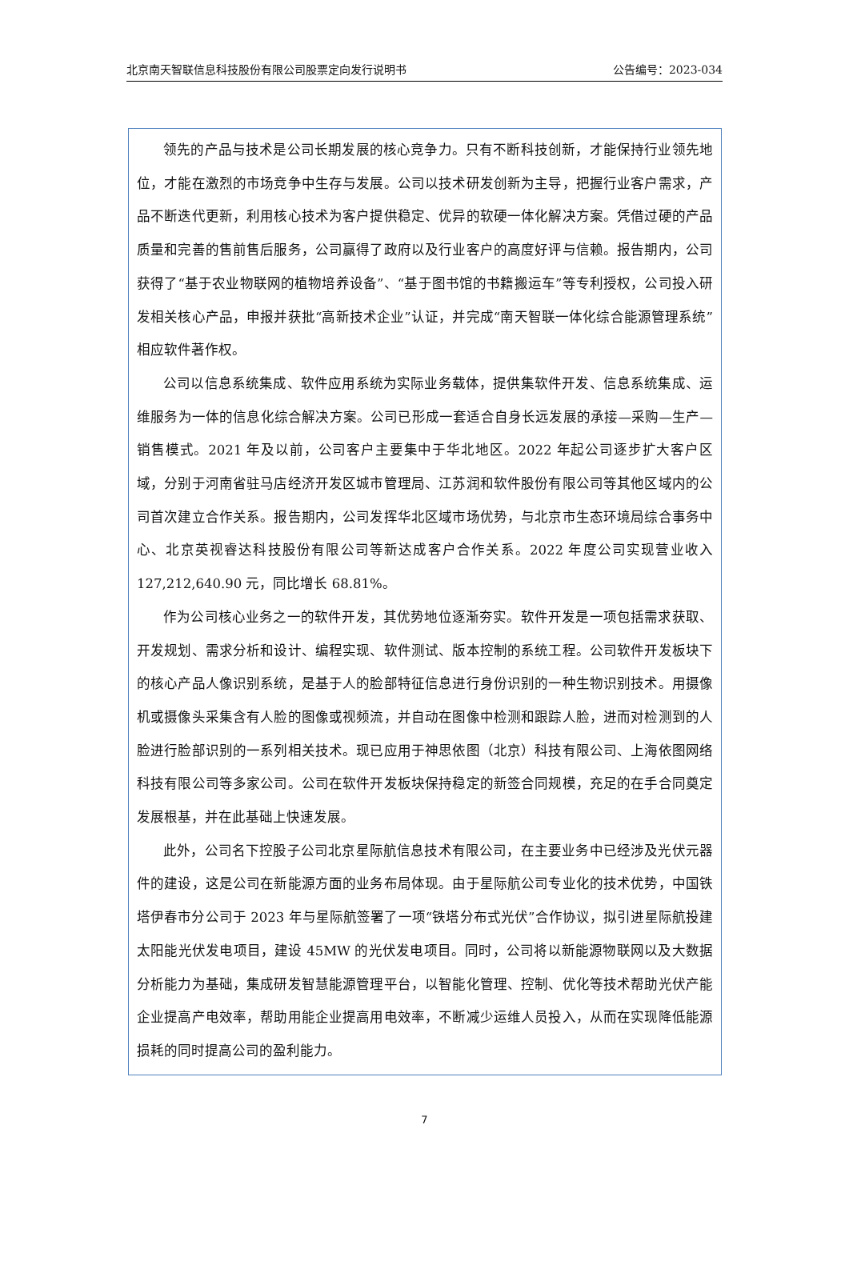北京南天智联信息科技股份有限公司股票定向发行说明书 公告编号：2023-034
领先的产品与技术是公司长期发展的核心竞争力。只有不断科技创新，才能保持行业领先地位，才能在激烈的市场竞争中生存与发展。公司以技术研发创新为主导，把握行业客户需求，产品不断迭代更新，利用核心技术为客户提供稳定、优异的软硬一体化解决方案。凭借过硬的产品质量和完善的售前售后服务，公司赢得了政府以及行业客户的高度好评与信赖。报告期内，公司获得了“基于农业物联网的植物培养设备”、“基于图书馆的书籍搬运车”等专利授权，公司投入研发相关核心产品，申报并获批“高新技术企业”认证，并完成“南天智联一体化综合能源管理系统”相应软件著作权。
公司以信息系统集成、软件应用系统为实际业务载体，提供集软件开发、信息系统集成、运维服务为一体的信息化综合解决方案。公司已形成一套适合自身长远发展的承接—采购—生产—销售模式。2021 年及以前，公司客户主要集中于华北地区。2022 年起公司逐步扩大客户区域，分别于河南省驻马店经济开发区城市管理局、江苏润和软件股份有限公司等其他区域内的公司首次建立合作关系。报告期内，公司发挥华北区域市场优势，与北京市生态环境局综合事务中心、北京英视睿达科技股份有限公司等新达成客户合作关系。2022 年度公司实现营业收入 127,212,640.90 元，同比增长 68.81%。
作为公司核心业务之一的软件开发，其优势地位逐渐夯实。软件开发是一项包括需求获取、开发规划、需求分析和设计、编程实现、软件测试、版本控制的系统工程。公司软件开发板块下的核心产品人像识别系统，是基于人的脸部特征信息进行身份识别的一种生物识别技术。用摄像机或摄像头采集含有人脸的图像或视频流，并自动在图像中检测和跟踪人脸，进而对检测到的人脸进行脸部识别的一系列相关技术。现已应用于神思依图（北京）科技有限公司、上海依图网络科技有限公司等多家公司。公司在软件开发板块保持稳定的新签合同规模，充足的在手合同奠定发展根基，并在此基础上快速发展。
此外，公司名下控股子公司北京星际航信息技术有限公司，在主要业务中已经涉及光伏元器件的建设，这是公司在新能源方面的业务布局体现。由于星际航公司专业化的技术优势，中国铁塔伊春市分公司于 2023 年与星际航签署了一项“铁塔分布式光伏”合作协议，拟引进星际航投建太阳能光伏发电项目，建设 45MW 的光伏发电项目。同时，公司将以新能源物联网以及大数据分析能力为基础，集成研发智慧能源管理平台，以智能化管理、控制、优化等技术帮助光伏产能企业提高产电效率，帮助用能企业提高用电效率，不断减少运维人员投入，从而在实现降低能源损耗的同时提高公司的盈利能力。
7